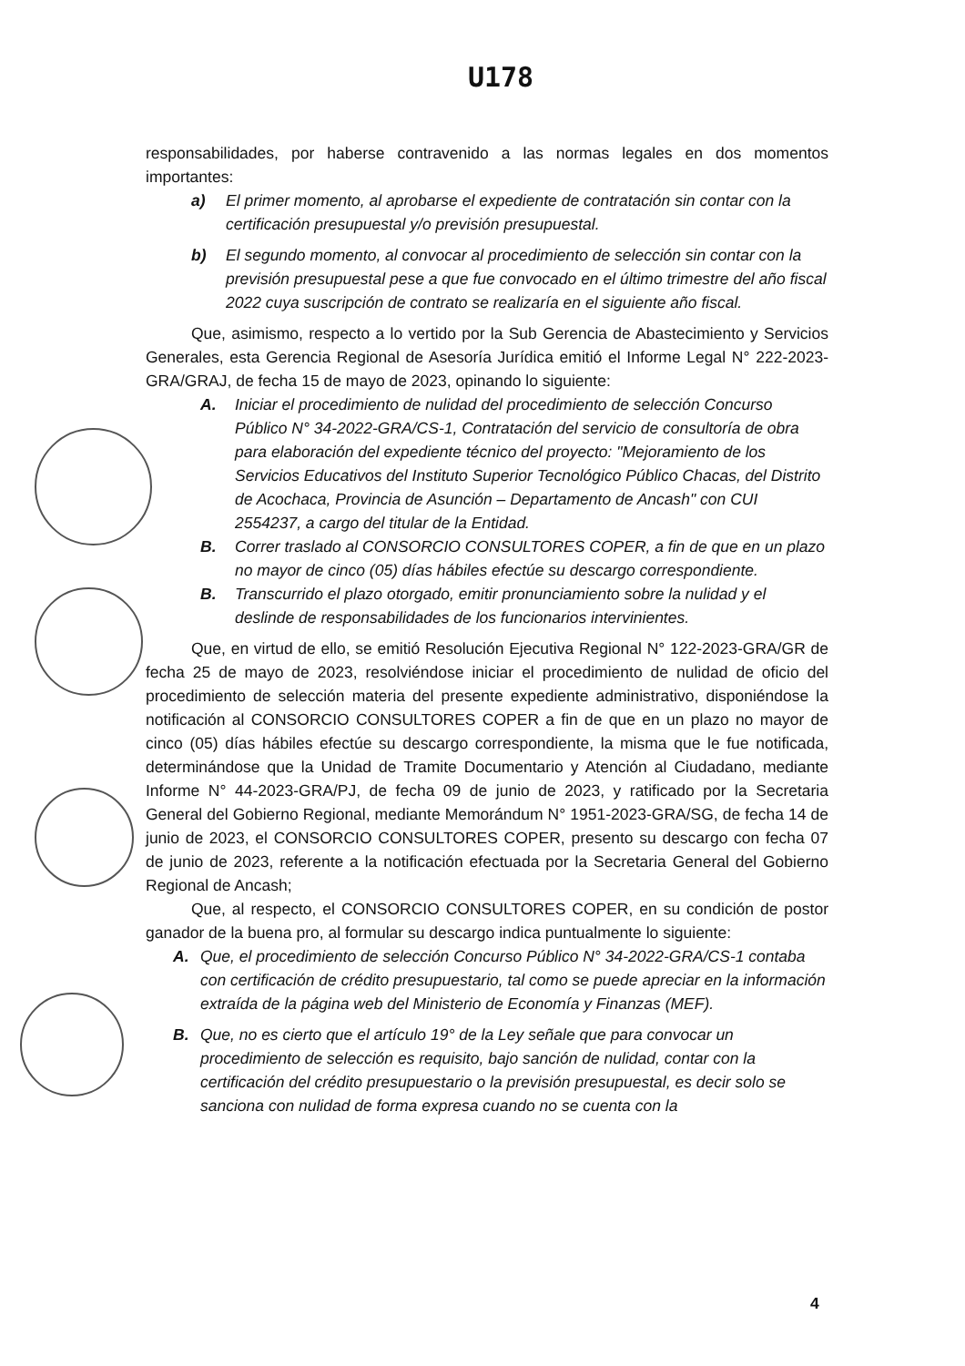U178
responsabilidades, por haberse contravenido a las normas legales en dos momentos importantes:
a) El primer momento, al aprobarse el expediente de contratación sin contar con la certificación presupuestal y/o previsión presupuestal.
b) El segundo momento, al convocar al procedimiento de selección sin contar con la previsión presupuestal pese a que fue convocado en el último trimestre del año fiscal 2022 cuya suscripción de contrato se realizaría en el siguiente año fiscal.
Que, asimismo, respecto a lo vertido por la Sub Gerencia de Abastecimiento y Servicios Generales, esta Gerencia Regional de Asesoría Jurídica emitió el Informe Legal N° 222-2023-GRA/GRAJ, de fecha 15 de mayo de 2023, opinando lo siguiente:
A. Iniciar el procedimiento de nulidad del procedimiento de selección Concurso Público N° 34-2022-GRA/CS-1, Contratación del servicio de consultoría de obra para elaboración del expediente técnico del proyecto: "Mejoramiento de los Servicios Educativos del Instituto Superior Tecnológico Público Chacas, del Distrito de Acochaca, Provincia de Asunción – Departamento de Ancash" con CUI 2554237, a cargo del titular de la Entidad.
B. Correr traslado al CONSORCIO CONSULTORES COPER, a fin de que en un plazo no mayor de cinco (05) días hábiles efectúe su descargo correspondiente.
B. Transcurrido el plazo otorgado, emitir pronunciamiento sobre la nulidad y el deslinde de responsabilidades de los funcionarios intervinientes.
Que, en virtud de ello, se emitió Resolución Ejecutiva Regional N° 122-2023-GRA/GR de fecha 25 de mayo de 2023, resolviéndose iniciar el procedimiento de nulidad de oficio del procedimiento de selección materia del presente expediente administrativo, disponiéndose la notificación al CONSORCIO CONSULTORES COPER a fin de que en un plazo no mayor de cinco (05) días hábiles efectúe su descargo correspondiente, la misma que le fue notificada, determinándose que la Unidad de Tramite Documentario y Atención al Ciudadano, mediante Informe N° 44-2023-GRA/PJ, de fecha 09 de junio de 2023, y ratificado por la Secretaria General del Gobierno Regional, mediante Memorándum N° 1951-2023-GRA/SG, de fecha 14 de junio de 2023, el CONSORCIO CONSULTORES COPER, presento su descargo con fecha 07 de junio de 2023, referente a la notificación efectuada por la Secretaria General del Gobierno Regional de Ancash;
Que, al respecto, el CONSORCIO CONSULTORES COPER, en su condición de postor ganador de la buena pro, al formular su descargo indica puntualmente lo siguiente:
A. Que, el procedimiento de selección Concurso Público N° 34-2022-GRA/CS-1 contaba con certificación de crédito presupuestario, tal como se puede apreciar en la información extraída de la página web del Ministerio de Economía y Finanzas (MEF).
B. Que, no es cierto que el artículo 19° de la Ley señale que para convocar un procedimiento de selección es requisito, bajo sanción de nulidad, contar con la certificación del crédito presupuestario o la previsión presupuestal, es decir solo se sanciona con nulidad de forma expresa cuando no se cuenta con la
4